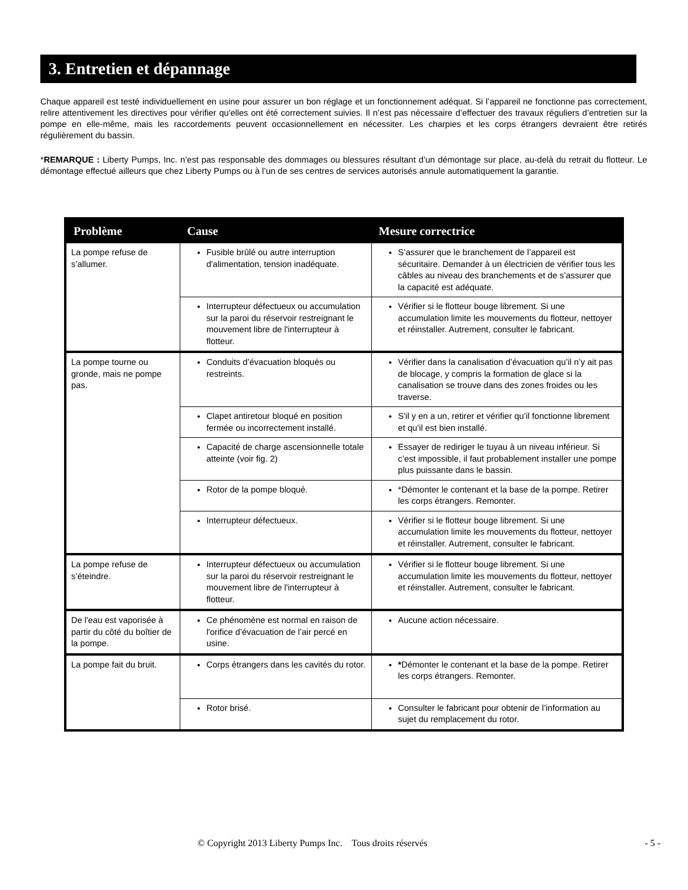3. Entretien et dépannage
Chaque appareil est testé individuellement en usine pour assurer un bon réglage et un fonctionnement adéquat. Si l’appareil ne fonctionne pas correctement, relire attentivement les directives pour vérifier qu'elles ont été correctement suivies. Il n’est pas nécessaire d’effectuer des travaux réguliers d’entretien sur la pompe en elle-même, mais les raccordements peuvent occasionnellement en nécessiter. Les charpies et les corps étrangers devraient être retirés régulièrement du bassin.
*REMARQUE : Liberty Pumps, Inc. n’est pas responsable des dommages ou blessures résultant d’un démontage sur place, au-delà du retrait du flotteur. Le démontage effectué ailleurs que chez Liberty Pumps ou à l’un de ses centres de services autorisés annule automatiquement la garantie.
| Problème | Cause | Mesure correctrice |
| --- | --- | --- |
| La pompe refuse de s’allumer. | Fusible brûlé ou autre interruption d'alimentation, tension inadéquate. | S’assurer que le branchement de l’appareil est sécuritaire. Demander à un électricien de vérifier tous les câbles au niveau des branchements et de s’assurer que la capacité est adéquate. |
| | Interrupteur défectueux ou accumulation sur la paroi du réservoir restreignant le mouvement libre de l'interrupteur à flotteur. | Vérifier si le flotteur bouge librement. Si une accumulation limite les mouvements du flotteur, nettoyer et réinstaller. Autrement, consulter le fabricant. |
| La pompe tourne ou gronde, mais ne pompe pas. | Conduits d’évacuation bloqués ou restreints. | Vérifier dans la canalisation d’évacuation qu’il n’y ait pas de blocage, y compris la formation de glace si la canalisation se trouve dans des zones froides ou les traverse. |
| | Clapet antiretour bloqué en position fermée ou incorrectement installé. | S'il y en a un, retirer et vérifier qu’il fonctionne librement et qu’il est bien installé. |
| | Capacité de charge ascensionnelle totale atteinte (voir fig. 2) | Essayer de rediriger le tuyau à un niveau inférieur. Si c’est impossible, il faut probablement installer une pompe plus puissante dans le bassin. |
| | Rotor de la pompe bloqué. | *Démonter le contenant et la base de la pompe. Retirer les corps étrangers. Remonter. |
| | Interrupteur défectueux. | Vérifier si le flotteur bouge librement. Si une accumulation limite les mouvements du flotteur, nettoyer et réinstaller. Autrement, consulter le fabricant. |
| La pompe refuse de s’éteindre. | Interrupteur défectueux ou accumulation sur la paroi du réservoir restreignant le mouvement libre de l'interrupteur à flotteur. | Vérifier si le flotteur bouge librement. Si une accumulation limite les mouvements du flotteur, nettoyer et réinstaller. Autrement, consulter le fabricant. |
| De l'eau est vaporisée à partir du côté du boîtier de la pompe. | Ce phénomène est normal en raison de l'orifice d’évacuation de l’air percé en usine. | Aucune action nécessaire. |
| La pompe fait du bruit. | Corps étrangers dans les cavités du rotor. | * Démonter le contenant et la base de la pompe. Retirer les corps étrangers. Remonter. |
| | Rotor brisé. | Consulter le fabricant pour obtenir de l’information au sujet du remplacement du rotor. |
© Copyright 2013 Liberty Pumps Inc. Tous droits réservés - 5 -